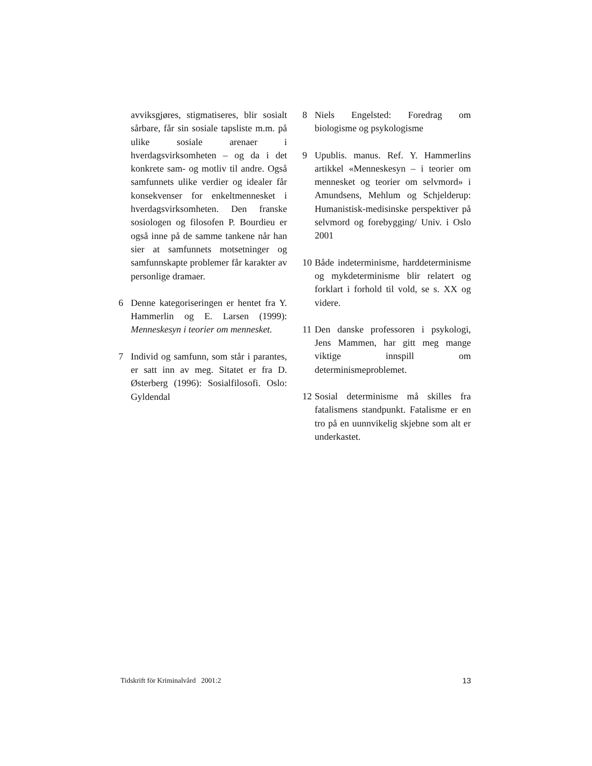avviksgjøres, stigmatiseres, blir sosialt sårbare, får sin sosiale tapsliste m.m. på ulike sosiale arenaer i hverdagsvirksomheten – og da i det konkrete sam- og motliv til andre. Også samfunnets ulike verdier og idealer får konsekvenser for enkeltmennesket i hverdagsvirksomheten. Den franske sosiologen og filosofen P. Bourdieu er også inne på de samme tankene når han sier at samfunnets motsetninger og samfunnskapte problemer får karakter av personlige dramaer.
6 Denne kategoriseringen er hentet fra Y. Hammerlin og E. Larsen (1999): Menneskesyn i teorier om mennesket.
7 Individ og samfunn, som står i parantes, er satt inn av meg. Sitatet er fra D. Østerberg (1996): Sosialfilosofi. Oslo: Gyldendal
8 Niels Engelsted: Foredrag om biologisme og psykologisme
9 Upublis. manus. Ref. Y. Hammerlins artikkel «Menneskesyn – i teorier om mennesket og teorier om selvmord» i Amundsens, Mehlum og Schjelderup: Humanistisk-medisinske perspektiver på selvmord og forebygging/ Univ. i Oslo 2001
10 Både indeterminisme, harddeterminisme og mykdeterminisme blir relatert og forklart i forhold til vold, se s. XX og videre.
11 Den danske professoren i psykologi, Jens Mammen, har gitt meg mange viktige innspill om determinismeproblemet.
12 Sosial determinisme må skilles fra fatalismens standpunkt. Fatalisme er en tro på en uunnvikelig skjebne som alt er underkastet.
Tidskrift för Kriminalvård 2001:2 13